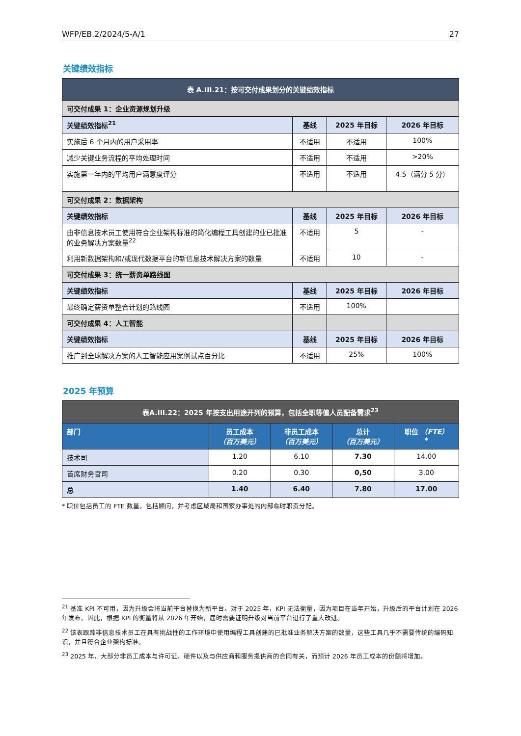WFP/EB.2/2024/5-A/1 27
关键绩效指标
| 表 A.III.21：按可交付成果划分的关键绩效指标 | | | |
| 可交付成果 1：企业资源规划升级 | | | |
| 关键绩效指标<sup>21</sup> | 基线 | 2025 年目标 | 2026 年目标 |
| 实施后 6 个月内的用户采用率 | 不适用 | 不适用 | 100% |
| 减少关键业务流程的平均处理时间 | 不适用 | 不适用 | >20% |
| 实施第一年内的平均用户满意度评分 | 不适用 | 不适用 | 4.5（满分 5 分） |
| 可交付成果 2：数据架构 | | | |
| 关键绩效指标 | 基线 | 2025 年目标 | 2026 年目标 |
| 由非信息技术员工使用符合企业架构标准的简化编程工具创建的业已批准的业务解决方案数量<sup>22</sup> | 不适用 | 5 | - |
| 利用新数据架构和/或现代数据平台的新信息技术解决方案的数量 | 不适用 | 10 | - |
| 可交付成果 3：统一薪资单路线图 | | | |
| 关键绩效指标 | 基线 | 2025 年目标 | 2026 年目标 |
| 最终确定薪资单整合计划的路线图 | 不适用 | 100% | |
| 可交付成果 4：人工智能 | | | |
| 关键绩效指标 | 基线 | 2025 年目标 | 2026 年目标 |
| 推广到全球解决方案的人工智能应用案例试点百分比 | 不适用 | 25% | 100% |
2025 年预算
| 表A.III.22：2025 年按支出用途开列的预算，包括全职等值人员配备需求<sup>23</sup> | | | | |
| 部门 | 员工成本 （百万美元） | 非员工成本 （百万美元） | 总计 （百万美元） | 职位 （FTE） * |
| 技术司 | 1.20 | 6.10 | 7.30 | 14.00 |
| 首席财务官司 | 0.20 | 0.30 | 0,50 | 3.00 |
| 总 | 1.40 | 6.40 | 7.80 | 17.00 |
* 职位包括员工的 FTE 数量，包括顾问，并考虑区域局和国家办事处的内部临时职责分配。
<sup>21</sup> 基准 KPI 不可用，因为升级会将当前平台替换为新平台。对于 2025 年，KPI 无法衡量，因为项目在当年开始，升级后的平台计划在 2026 年发布。因此，根据 KPI 的衡量将从 2026 年开始，届时需要证明升级对当前平台进行了重大改进。
<sup>22</sup> 该表跟踪非信息技术员工在具有挑战性的工作环境中使用编程工具创建的已批准业务解决方案的数量，这些工具几乎不需要传统的编码知识，并且符合企业架构标准。
<sup>23</sup> 2025 年，大部分非员工成本与许可证、硬件以及与供应商和服务提供商的合同有关，而预计 2026 年员工成本的份额将增加。